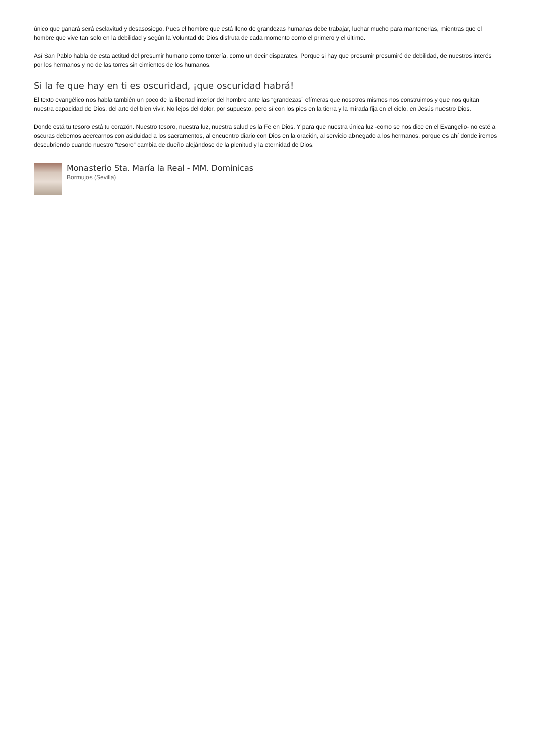único que ganará será esclavitud y desasosiego. Pues el hombre que está lleno de grandezas humanas debe trabajar, luchar mucho para mantenerlas, mientras que el hombre que vive tan solo en la debilidad y según la Voluntad de Dios disfruta de cada momento como el primero y el último.
Así San Pablo habla de esta actitud del presumir humano como tontería, como un decir disparates. Porque si hay que presumir presumiré de debilidad, de nuestros interés por los hermanos y no de las torres sin cimientos de los humanos.
Si la fe que hay en ti es oscuridad, ¡que oscuridad habrá!
El texto evangélico nos habla también un poco de la libertad interior del hombre ante las “grandezas” efímeras que nosotros mismos nos construimos y que nos quitan nuestra capacidad de Dios, del arte del bien vivir. No lejos del dolor, por supuesto, pero sí con los pies en la tierra y la mirada fija en el cielo, en Jesús nuestro Dios.
Donde está tu tesoro está tu corazón. Nuestro tesoro, nuestra luz, nuestra salud es la Fe en Dios. Y para que nuestra única luz -como se nos dice en el Evangelio- no esté a oscuras debemos acercarnos con asiduidad a los sacramentos, al encuentro diario con Dios en la oración, al servicio abnegado a los hermanos, porque es ahí donde iremos descubriendo cuando nuestro “tesoro” cambia de dueño alejándose de la plenitud y la eternidad de Dios.
Monasterio Sta. María la Real - MM. Dominicas
Bormujos (Sevilla)